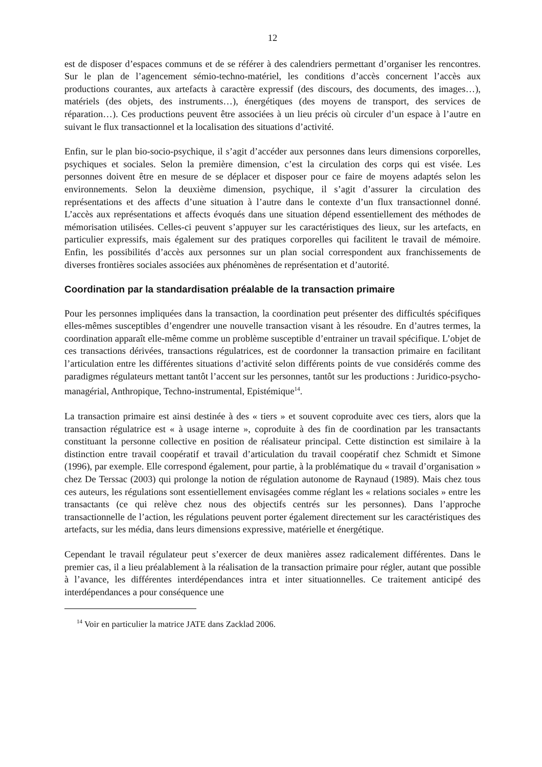12
est de disposer d’espaces communs et de se référer à des calendriers permettant d’organiser les rencontres. Sur le plan de l’agencement sémio-techno-matériel, les conditions d’accès concernent l’accès aux productions courantes, aux artefacts à caractère expressif (des discours, des documents, des images…), matériels (des objets, des instruments…), énergétiques (des moyens de transport, des services de réparation…). Ces productions peuvent être associées à un lieu précis où circuler d’un espace à l’autre en suivant le flux transactionnel et la localisation des situations d’activité.
Enfin, sur le plan bio-socio-psychique, il s’agit d’accéder aux personnes dans leurs dimensions corporelles, psychiques et sociales. Selon la première dimension, c’est la circulation des corps qui est visée. Les personnes doivent être en mesure de se déplacer et disposer pour ce faire de moyens adaptés selon les environnements. Selon la deuxième dimension, psychique, il s’agit d’assurer la circulation des représentations et des affects d’une situation à l’autre dans le contexte d’un flux transactionnel donné. L’accès aux représentations et affects évoqués dans une situation dépend essentiellement des méthodes de mémorisation utilisées. Celles-ci peuvent s’appuyer sur les caractéristiques des lieux, sur les artefacts, en particulier expressifs, mais également sur des pratiques corporelles qui facilitent le travail de mémoire. Enfin, les possibilités d’accès aux personnes sur un plan social correspondent aux franchissements de diverses frontières sociales associées aux phénomènes de représentation et d’autorité.
Coordination par la standardisation préalable de la transaction primaire
Pour les personnes impliquées dans la transaction, la coordination peut présenter des difficultés spécifiques elles-mêmes susceptibles d’engendrer une nouvelle transaction visant à les résoudre. En d’autres termes, la coordination apparaît elle-même comme un problème susceptible d’entrainer un travail spécifique. L’objet de ces transactions dérivées, transactions régulatrices, est de coordonner la transaction primaire en facilitant l’articulation entre les différentes situations d’activité selon différents points de vue considérés comme des paradigmes régulateurs mettant tantôt l’accent sur les personnes, tantôt sur les productions : Juridico-psycho-managérial, Anthropique, Techno-instrumental, Epistémique<sup>14</sup>.
La transaction primaire est ainsi destinée à des « tiers » et souvent coproduite avec ces tiers, alors que la transaction régulatrice est « à usage interne », coproduite à des fin de coordination par les transactants constituant la personne collective en position de réalisateur principal. Cette distinction est similaire à la distinction entre travail coopératif et travail d’articulation du travail coopératif chez Schmidt et Simone (1996), par exemple. Elle correspond également, pour partie, à la problématique du « travail d’organisation » chez De Terssac (2003) qui prolonge la notion de régulation autonome de Raynaud (1989). Mais chez tous ces auteurs, les régulations sont essentiellement envisagées comme réglant les « relations sociales » entre les transactants (ce qui relève chez nous des objectifs centrés sur les personnes). Dans l’approche transactionnelle de l’action, les régulations peuvent porter également directement sur les caractéristiques des artefacts, sur les média, dans leurs dimensions expressive, matérielle et énergétique.
Cependant le travail régulateur peut s’exercer de deux manières assez radicalement différentes. Dans le premier cas, il a lieu préalablement à la réalisation de la transaction primaire pour régler, autant que possible à l’avance, les différentes interdépendances intra et inter situationnelles. Ce traitement anticipé des interdépendances a pour conséquence une
<sup>14</sup> Voir en particulier la matrice JATE dans Zacklad 2006.